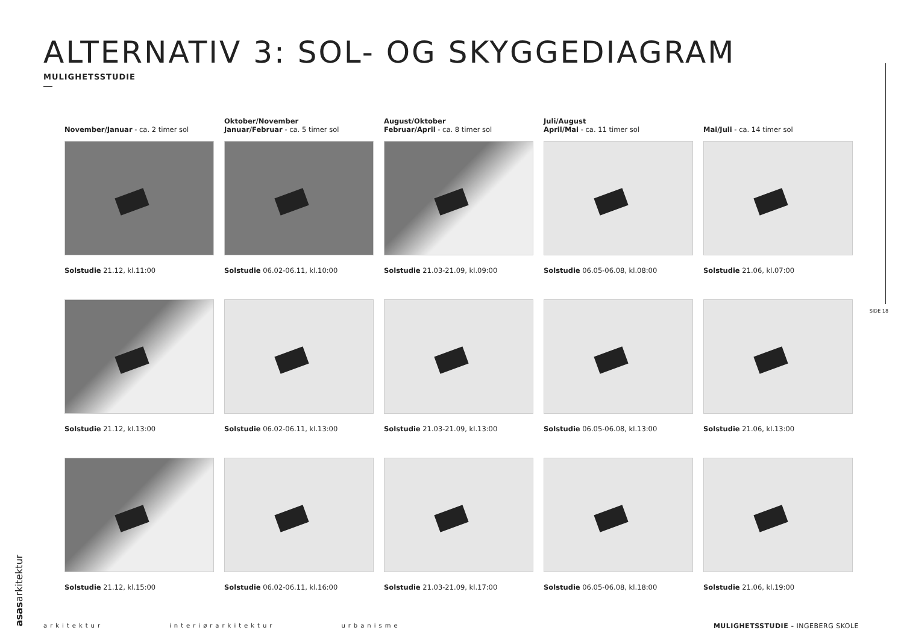ALTERNATIV 3: SOL- OG SKYGGEDIAGRAM
MULIGHETSSTUDIE
November/Januar - ca. 2 timer sol
Solstudie 21.12, kl.11:00
Solstudie 21.12, kl.13:00
Solstudie 21.12, kl.15:00
Oktober/November
Januar/Februar - ca. 5 timer sol
Solstudie 06.02-06.11, kl.10:00
Solstudie 06.02-06.11, kl.13:00
Solstudie 06.02-06.11, kl.16:00
August/Oktober
Februar/April - ca. 8 timer sol
Solstudie 21.03-21.09, kl.09:00
Solstudie 21.03-21.09, kl.13:00
Solstudie 21.03-21.09, kl.17:00
Juli/August
April/Mai - ca. 11 timer sol
Solstudie 06.05-06.08, kl.08:00
Solstudie 06.05-06.08, kl.13:00
Solstudie 06.05-06.08, kl.18:00
Mai/Juli - ca. 14 timer sol
Solstudie 21.06, kl.07:00
Solstudie 21.06, kl.13:00
Solstudie 21.06, kl.19:00
SIDE 18
asasarkitektur
arkitektur interiørarkitektur urbanisme MULIGHETSSTUDIE - INGEBERG SKOLE